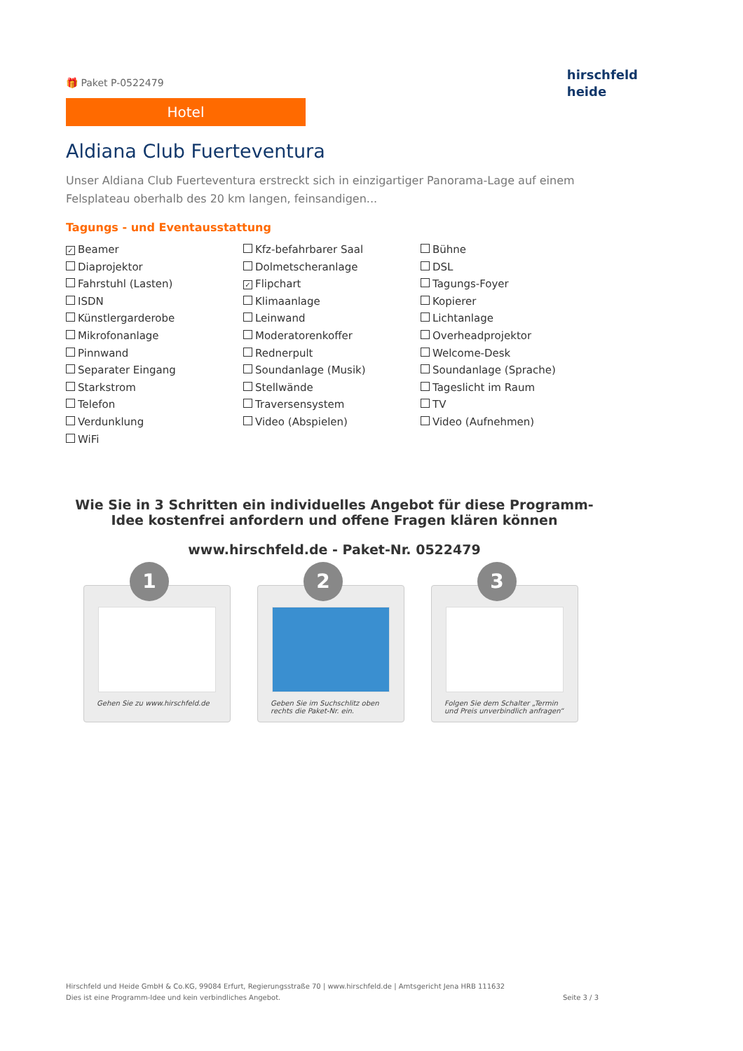🎁 Paket P-0522479
Hotel
hirschfeld
heide
Aldiana Club Fuerteventura
Unser Aldiana Club Fuerteventura erstreckt sich in einzigartiger Panorama-Lage auf einem Felsplateau oberhalb des 20 km langen, feinsandigen...
Tagungs - und Eventausstattung
✓ Beamer
Kfz-befahrbarer Saal
Bühne
Diaprojektor
Dolmetscheranlage
DSL
Fahrstuhl (Lasten)
✓ Flipchart
Tagungs-Foyer
ISDN
Klimaanlage
Kopierer
Künstlergarderobe
Leinwand
Lichtanlage
Mikrofonanlage
Moderatorenkoffer
Overheadprojektor
Pinnwand
Rednerpult
Welcome-Desk
Separater Eingang
Soundanlage (Musik)
Soundanlage (Sprache)
Starkstrom
Stellwände
Tageslicht im Raum
Telefon
Traversensystem
TV
Verdunklung
Video (Abspielen)
Video (Aufnehmen)
WiFi
Wie Sie in 3 Schritten ein individuelles Angebot für diese Programm-Idee kostenfrei anfordern und offene Fragen klären können
www.hirschfeld.de - Paket-Nr. 0522479
1
Gehen Sie zu www.hirschfeld.de
2
Geben Sie im Suchschlitz oben rechts die Paket-Nr. ein.
3
Folgen Sie dem Schalter „Termin und Preis unverbindlich anfragen“
Hirschfeld und Heide GmbH & Co.KG, 99084 Erfurt, Regierungsstraße 70 | www.hirschfeld.de | Amtsgericht Jena HRB 111632
Dies ist eine Programm-Idee und kein verbindliches Angebot.
Seite 3 / 3